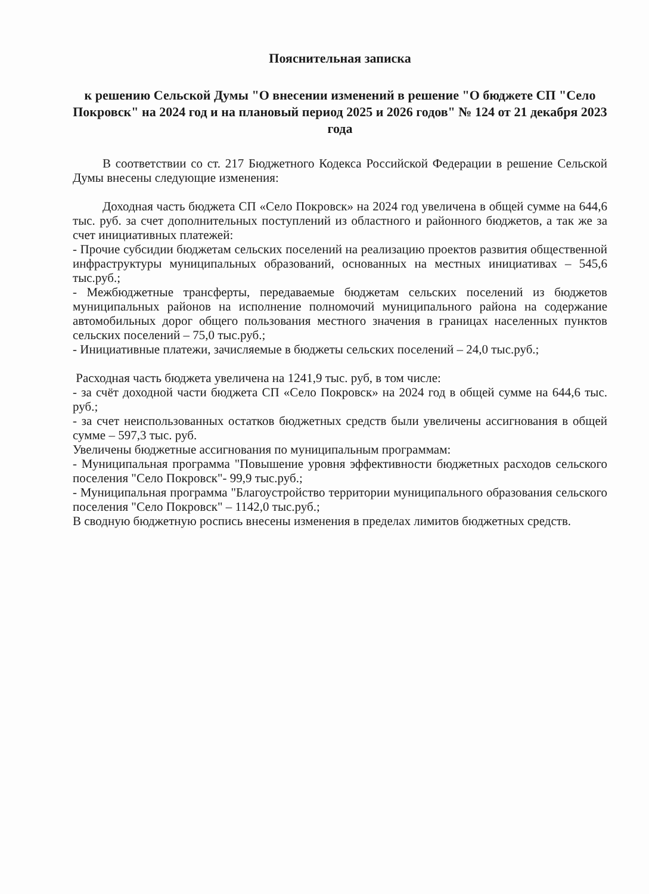Пояснительная записка
к решению Сельской Думы "О внесении изменений в решение "О бюджете СП "Село Покровск" на 2024 год и на плановый период 2025 и 2026 годов" № 124 от 21 декабря 2023 года
В соответствии со ст. 217 Бюджетного Кодекса Российской Федерации в решение Сельской Думы внесены следующие изменения:
Доходная часть бюджета СП «Село Покровск» на 2024 год увеличена в общей сумме на 644,6 тыс. руб. за счет дополнительных поступлений из областного и районного бюджетов, а так же за счет инициативных платежей:
- Прочие субсидии бюджетам сельских поселений на реализацию проектов развития общественной инфраструктуры муниципальных образований, основанных на местных инициативах – 545,6 тыс.руб.;
- Межбюджетные трансферты, передаваемые бюджетам сельских поселений из бюджетов муниципальных районов на исполнение полномочий муниципального района на содержание автомобильных дорог общего пользования местного значения в границах населенных пунктов сельских поселений – 75,0 тыс.руб.;
- Инициативные платежи, зачисляемые в бюджеты сельских поселений – 24,0 тыс.руб.;
Расходная часть бюджета увеличена на 1241,9 тыс. руб, в том числе:
- за счёт доходной части бюджета СП «Село Покровск» на 2024 год в общей сумме на 644,6 тыс. руб.;
- за счет неиспользованных остатков бюджетных средств были увеличены ассигнования в общей сумме – 597,3 тыс. руб.
Увеличены бюджетные ассигнования по муниципальным программам:
- Муниципальная программа "Повышение уровня эффективности бюджетных расходов сельского поселения "Село Покровск"- 99,9 тыс.руб.;
- Муниципальная программа "Благоустройство территории муниципального образования сельского поселения "Село Покровск" – 1142,0 тыс.руб.;
В сводную бюджетную роспись внесены изменения в пределах лимитов бюджетных средств.